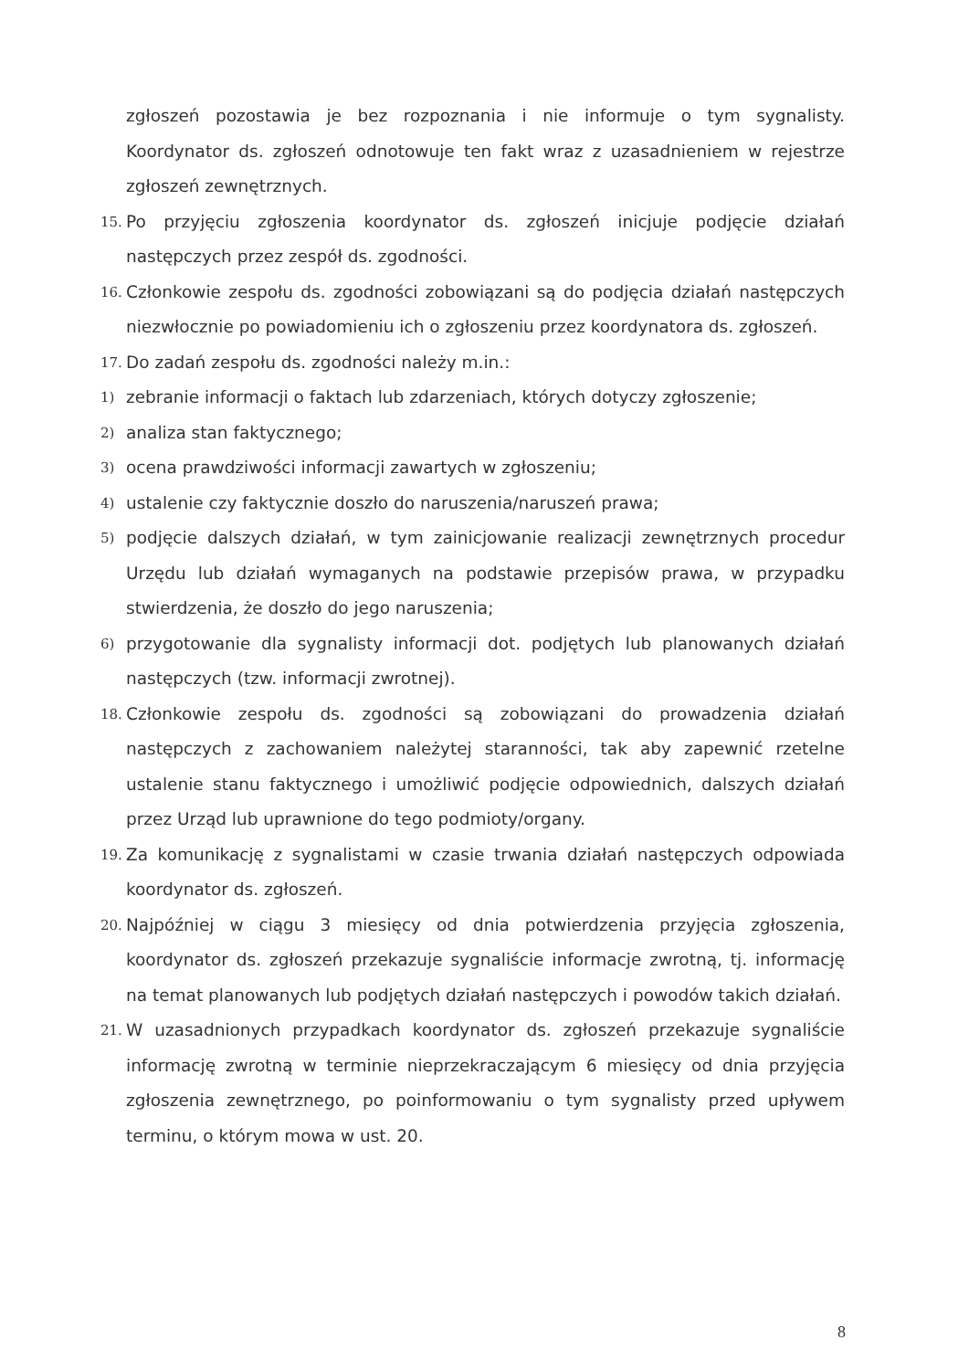zgłoszeń pozostawia je bez rozpoznania i nie informuje o tym sygnalisty. Koordynator ds. zgłoszeń odnotowuje ten fakt wraz z uzasadnieniem w rejestrze zgłoszeń zewnętrznych.
15. Po przyjęciu zgłoszenia koordynator ds. zgłoszeń inicjuje podjęcie działań następczych przez zespół ds. zgodności.
16. Członkowie zespołu ds. zgodności zobowiązani są do podjęcia działań następczych niezwłocznie po powiadomieniu ich o zgłoszeniu przez koordynatora ds. zgłoszeń.
17. Do zadań zespołu ds. zgodności należy m.in.:
1) zebranie informacji o faktach lub zdarzeniach, których dotyczy zgłoszenie;
2) analiza stan faktycznego;
3) ocena prawdziwości informacji zawartych w zgłoszeniu;
4) ustalenie czy faktycznie doszło do naruszenia/naruszeń prawa;
5) podjęcie dalszych działań, w tym zainicjowanie realizacji zewnętrznych procedur Urzędu lub działań wymaganych na podstawie przepisów prawa, w przypadku stwierdzenia, że doszło do jego naruszenia;
6) przygotowanie dla sygnalisty informacji dot. podjętych lub planowanych działań następczych (tzw. informacji zwrotnej).
18. Członkowie zespołu ds. zgodności są zobowiązani do prowadzenia działań następczych z zachowaniem należytej staranności, tak aby zapewnić rzetelne ustalenie stanu faktycznego i umożliwić podjęcie odpowiednich, dalszych działań przez Urząd lub uprawnione do tego podmioty/organy.
19. Za komunikację z sygnalistami w czasie trwania działań następczych odpowiada koordynator ds. zgłoszeń.
20. Najpóźniej w ciągu 3 miesięcy od dnia potwierdzenia przyjęcia zgłoszenia, koordynator ds. zgłoszeń przekazuje sygnaliście informacje zwrotną, tj. informację na temat planowanych lub podjętych działań następczych i powodów takich działań.
21. W uzasadnionych przypadkach koordynator ds. zgłoszeń przekazuje sygnaliście informację zwrotną w terminie nieprzekraczającym 6 miesięcy od dnia przyjęcia zgłoszenia zewnętrznego, po poinformowaniu o tym sygnalisty przed upływem terminu, o którym mowa w ust. 20.
8